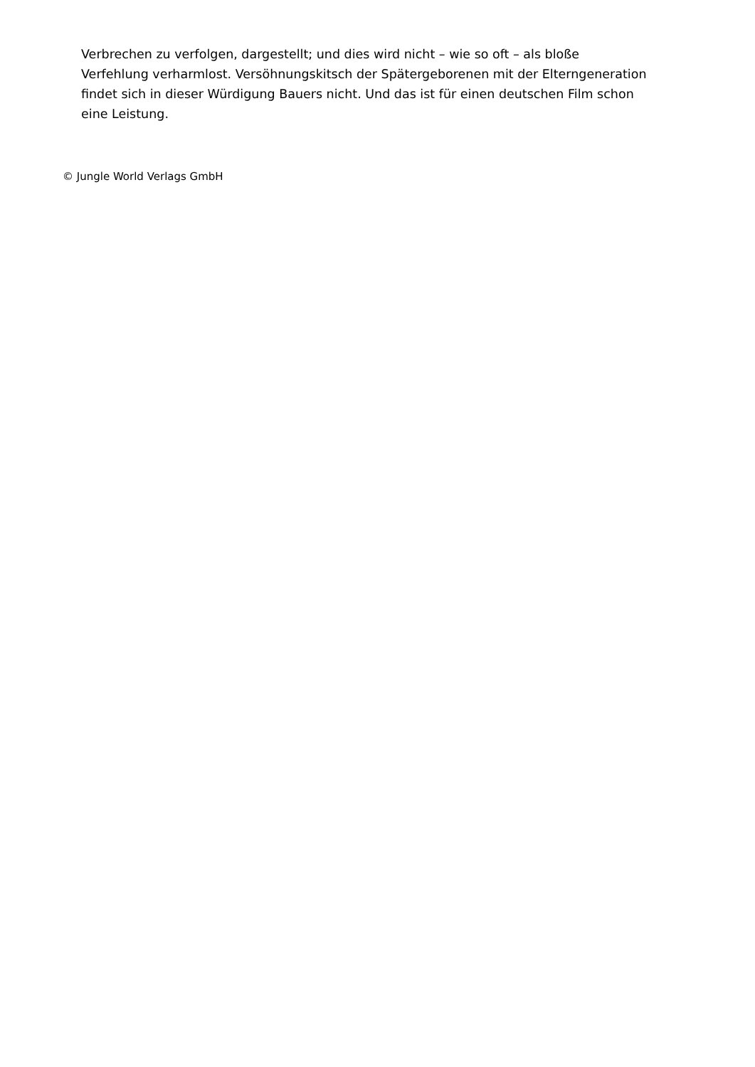Verbrechen zu verfolgen, dargestellt; und dies wird nicht – wie so oft – als bloße Verfehlung verharmlost. Versöhnungskitsch der Spätergeborenen mit der Elterngeneration findet sich in dieser Würdigung Bauers nicht. Und das ist für einen deutschen Film schon eine Leistung.
© Jungle World Verlags GmbH